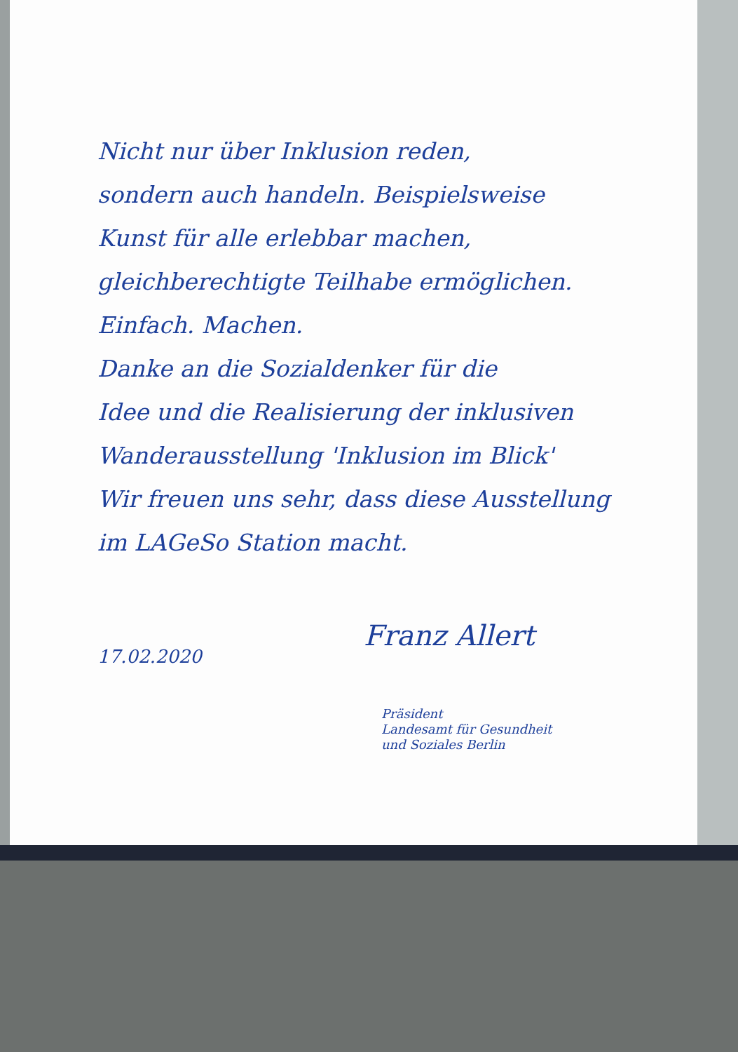Nicht nur über Inklusion reden,
sondern auch handeln. Beispielsweise
Kunst für alle erlebbar machen,
gleichberechtigte Teilhabe ermöglichen.
Einfach. Machen.
Danke an die Sozialdenker für die
Idee und die Realisierung der inklusiven
Wanderausstellung 'Inklusion im Blick'
Wir freuen uns sehr, dass diese Ausstellung
im LAGeSo Station macht.
17.02.2020
Franz Allert
Präsident
Landesamt für Gesundheit
und Soziales Berlin